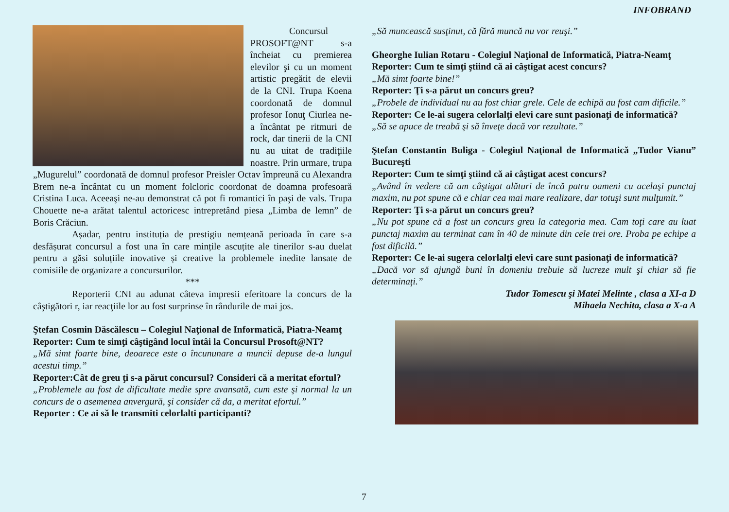INFOBRAND
Concursul PROSOFT@NT s-a încheiat cu premierea elevilor şi cu un moment artistic pregătit de elevii de la CNI. Trupa Koena coordonată de domnul profesor Ionuţ Ciurlea ne-a încântat pe ritmuri de rock, dar tinerii de la CNI nu au uitat de tradiţiile noastre. Prin urmare, trupa „Mugurelul” coordonată de domnul profesor Preisler Octav împreună cu Alexandra Brem ne-a încântat cu un moment folcloric coordonat de doamna profesoară Cristina Luca. Aceeaşi ne-au demonstrat că pot fi romantici în paşi de vals. Trupa Chouette ne-a arătat talentul actoricesc intrepretând piesa „Limba de lemn” de Boris Crăciun.
Așadar, pentru instituția de prestigiu nemțeană perioada în care s-a desfășurat concursul a fost una în care mințile ascuțite ale tinerilor s-au duelat pentru a găsi soluțiile inovative și creative la problemele inedite lansate de comisiile de organizare a concursurilor.
***
Reporterii CNI au adunat câteva impresii eferitoare la concurs de la câştigători r, iar reacţiile lor au fost surprinse în rândurile de mai jos.
Ştefan Cosmin Dăscălescu – Colegiul Naţional de Informatică, Piatra-Neamţ
Reporter: Cum te simţi câştigând locul întâi la Concursul Prosoft@NT?
„Mă simt foarte bine, deoarece este o încununare a muncii depuse de-a lungul acestui timp.”
Reporter:Cât de greu ţi s-a părut concursul? Consideri că a meritat efortul?
„Problemele au fost de dificultate medie spre avansată, cum este şi normal la un concurs de o asemenea anvergură, şi consider că da, a meritat efortul.”
Reporter : Ce ai să le transmiti celorlalti participanti?
„Să muncească susţinut, că fără muncă nu vor reuşi.”
Gheorghe Iulian Rotaru - Colegiul Naţional de Informatică, Piatra-Neamţ
Reporter: Cum te simţi ştiind că ai câştigat acest concurs?
„Mă simt foarte bine!”
Reporter: Ţi s-a părut un concurs greu?
„Probele de individual nu au fost chiar grele. Cele de echipă au fost cam dificile.”
Reporter: Ce le-ai sugera celorlalţi elevi care sunt pasionaţi de informatică?
„Să se apuce de treabă şi să înveţe dacă vor rezultate.”
Ştefan Constantin Buliga - Colegiul Naţional de Informatică „Tudor Vianu” Bucureşti
Reporter: Cum te simţi ştiind că ai câştigat acest concurs?
„Având în vedere că am câştigat alături de încă patru oameni cu acelaşi punctaj maxim, nu pot spune că e chiar cea mai mare realizare, dar totuşi sunt mulţumit.”
Reporter: Ţi s-a părut un concurs greu?
„Nu pot spune că a fost un concurs greu la categoria mea. Cam toţi care au luat punctaj maxim au terminat cam în 40 de minute din cele trei ore. Proba pe echipe a fost dificilă.”
Reporter: Ce le-ai sugera celorlalţi elevi care sunt pasionaţi de informatică?
„Dacă vor să ajungă buni în domeniu trebuie să lucreze mult şi chiar să fie determinaţi.”
Tudor Tomescu şi Matei Melinte , clasa a XI-a D
Mihaela Nechita, clasa a X-a A
7